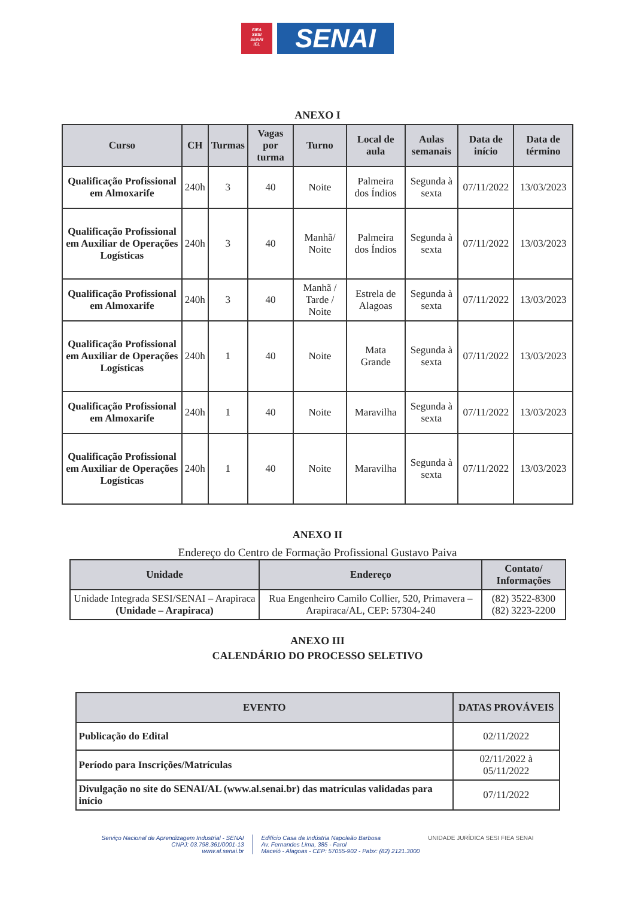FIEA
SESI
SENAI
IEL
SENAI
ANEXO I
| Curso | CH | Turmas | Vagas por turma | Turno | Local de aula | Aulas semanais | Data de início | Data de término |
| --- | --- | --- | --- | --- | --- | --- | --- | --- |
| Qualificação Profissional em Almoxarife | 240h | 3 | 40 | Noite | Palmeira dos Índios | Segunda à sexta | 07/11/2022 | 13/03/2023 |
| Qualificação Profissional em Auxiliar de Operações Logísticas | 240h | 3 | 40 | Manhã/ Noite | Palmeira dos Índios | Segunda à sexta | 07/11/2022 | 13/03/2023 |
| Qualificação Profissional em Almoxarife | 240h | 3 | 40 | Manhã / Tarde / Noite | Estrela de Alagoas | Segunda à sexta | 07/11/2022 | 13/03/2023 |
| Qualificação Profissional em Auxiliar de Operações Logísticas | 240h | 1 | 40 | Noite | Mata Grande | Segunda à sexta | 07/11/2022 | 13/03/2023 |
| Qualificação Profissional em Almoxarife | 240h | 1 | 40 | Noite | Maravilha | Segunda à sexta | 07/11/2022 | 13/03/2023 |
| Qualificação Profissional em Auxiliar de Operações Logísticas | 240h | 1 | 40 | Noite | Maravilha | Segunda à sexta | 07/11/2022 | 13/03/2023 |
ANEXO II
Endereço do Centro de Formação Profissional Gustavo Paiva
| Unidade | Endereço | Contato/ Informações |
| --- | --- | --- |
| Unidade Integrada SESI/SENAI – Arapiraca (Unidade – Arapiraca) | Rua Engenheiro Camilo Collier, 520, Primavera – Arapiraca/AL, CEP: 57304-240 | (82) 3522-8300 (82) 3223-2200 |
ANEXO III
CALENDÁRIO DO PROCESSO SELETIVO
| EVENTO | DATAS PROVÁVEIS |
| --- | --- |
| Publicação do Edital | 02/11/2022 |
| Período para Inscrições/Matrículas | 02/11/2022 à 05/11/2022 |
| Divulgação no site do SENAI/AL (www.al.senai.br) das matrículas validadas para início | 07/11/2022 |
Serviço Nacional de Aprendizagem Industrial - SENAI
CNPJ: 03.798.361/0001-13
www.al.senai.br
Edifício Casa da Indústria Napoleão Barbosa
Av. Fernandes Lima, 385 - Farol
Maceió - Alagoas - CEP: 57055-902 - Pabx: (82) 2121.3000
UNIDADE JURÍDICA SESI FIEA SENAI